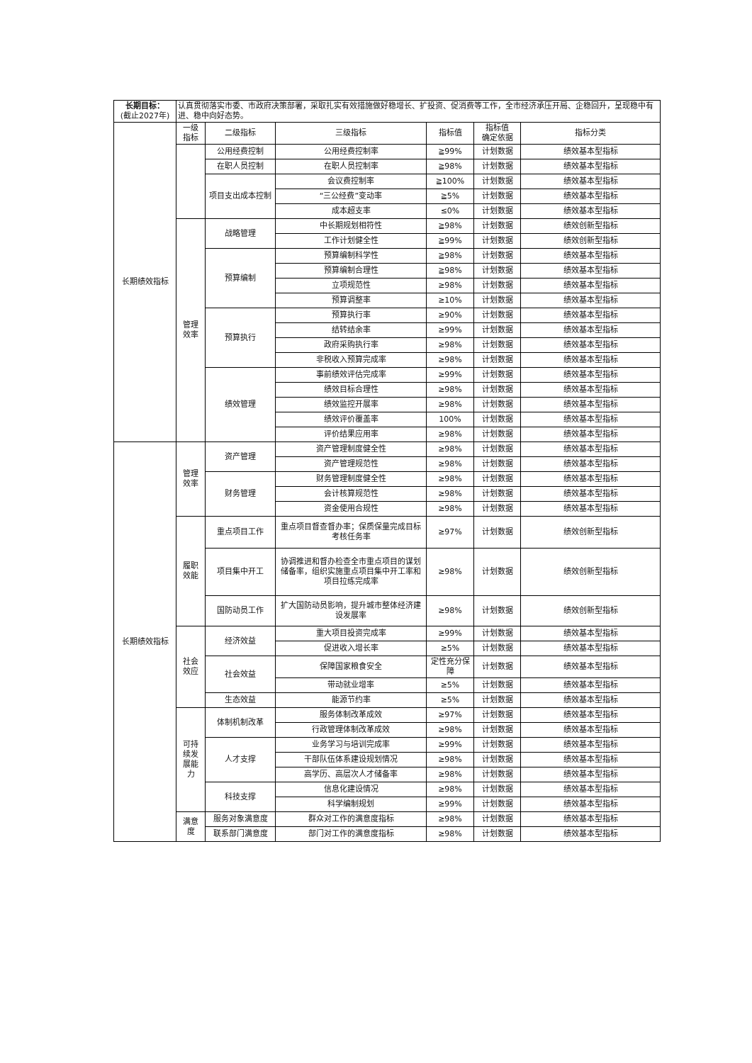| 长期目标： (截止2027年) | 认真贯彻落实市委、市政府决策部署，采取扎实有效措施做好稳增长、扩投资、促消费等工作，全市经济承压开局、企稳回升，呈现稳中有进、稳中向好态势。 | | | | | |
| 长期绩效指标 | 一级 指标 | 二级指标 | 三级指标 | 指标值 | 指标值 确定依据 | 指标分类 |
| | | 公用经费控制 | 公用经费控制率 | ≧99% | 计划数据 | 绩效基本型指标 |
| | | 在职人员控制 | 在职人员控制率 | ≧98% | 计划数据 | 绩效基本型指标 |
| | | 项目支出成本控制 | 会议费控制率 | ≧100% | 计划数据 | 绩效基本型指标 |
| | | | “三公经费”变动率 | ≧5% | 计划数据 | 绩效基本型指标 |
| | | | 成本超支率 | ≤0% | 计划数据 | 绩效基本型指标 |
| | 管理 效率 | 战略管理 | 中长期规划相符性 | ≧98% | 计划数据 | 绩效创新型指标 |
| | | | 工作计划健全性 | ≧99% | 计划数据 | 绩效创新型指标 |
| | | 预算编制 | 预算编制科学性 | ≧98% | 计划数据 | 绩效基本型指标 |
| | | | 预算编制合理性 | ≧98% | 计划数据 | 绩效基本型指标 |
| | | | 立项规范性 | ≥98% | 计划数据 | 绩效基本型指标 |
| | | | 预算调整率 | ≥10% | 计划数据 | 绩效基本型指标 |
| | | 预算执行 | 预算执行率 | ≥90% | 计划数据 | 绩效基本型指标 |
| | | | 结转结余率 | ≥99% | 计划数据 | 绩效基本型指标 |
| | | | 政府采购执行率 | ≥98% | 计划数据 | 绩效基本型指标 |
| | | | 非税收入预算完成率 | ≥98% | 计划数据 | 绩效基本型指标 |
| | | 绩效管理 | 事前绩效评估完成率 | ≥99% | 计划数据 | 绩效基本型指标 |
| | | | 绩效目标合理性 | ≥98% | 计划数据 | 绩效基本型指标 |
| | | | 绩效监控开展率 | ≥98% | 计划数据 | 绩效基本型指标 |
| | | | 绩效评价覆盖率 | 100% | 计划数据 | 绩效基本型指标 |
| | | | 评价结果应用率 | ≥98% | 计划数据 | 绩效基本型指标 |
| 长期绩效指标 | 管理 效率 | 资产管理 | 资产管理制度健全性 | ≥98% | 计划数据 | 绩效基本型指标 |
| | | | 资产管理规范性 | ≥98% | 计划数据 | 绩效基本型指标 |
| | | 财务管理 | 财务管理制度健全性 | ≥98% | 计划数据 | 绩效基本型指标 |
| | | | 会计核算规范性 | ≥98% | 计划数据 | 绩效基本型指标 |
| | | | 资金使用合规性 | ≥98% | 计划数据 | 绩效基本型指标 |
| | 履职 效能 | 重点项目工作 | 重点项目督查督办率；保质保量完成目标考核任务率 | ≥97% | 计划数据 | 绩效创新型指标 |
| | | 项目集中开工 | 协调推进和督办检查全市重点项目的谋划储备率，组织实施重点项目集中开工率和项目拉练完成率 | ≥98% | 计划数据 | 绩效创新型指标 |
| | | 国防动员工作 | 扩大国防动员影响，提升城市整体经济建设发展率 | ≥98% | 计划数据 | 绩效创新型指标 |
| | 社会 效应 | 经济效益 | 重大项目投资完成率 | ≥99% | 计划数据 | 绩效基本型指标 |
| | | | 促进收入增长率 | ≥5% | 计划数据 | 绩效基本型指标 |
| | | 社会效益 | 保障国家粮食安全 | 定性充分保障 | 计划数据 | 绩效基本型指标 |
| | | | 带动就业增率 | ≥5% | 计划数据 | 绩效基本型指标 |
| | | 生态效益 | 能源节约率 | ≥5% | 计划数据 | 绩效基本型指标 |
| | 可持 续发 展能 力 | 体制机制改革 | 服务体制改革成效 | ≥97% | 计划数据 | 绩效基本型指标 |
| | | | 行政管理体制改革成效 | ≥98% | 计划数据 | 绩效基本型指标 |
| | | 人才支撑 | 业务学习与培训完成率 | ≥99% | 计划数据 | 绩效基本型指标 |
| | | | 干部队伍体系建设规划情况 | ≥98% | 计划数据 | 绩效基本型指标 |
| | | | 高学历、高层次人才储备率 | ≥98% | 计划数据 | 绩效基本型指标 |
| | | 科技支撑 | 信息化建设情况 | ≥98% | 计划数据 | 绩效基本型指标 |
| | | | 科学编制规划 | ≥99% | 计划数据 | 绩效基本型指标 |
| | 满意 度 | 服务对象满意度 | 群众对工作的满意度指标 | ≥98% | 计划数据 | 绩效基本型指标 |
| | | 联系部门满意度 | 部门对工作的满意度指标 | ≥98% | 计划数据 | 绩效基本型指标 |